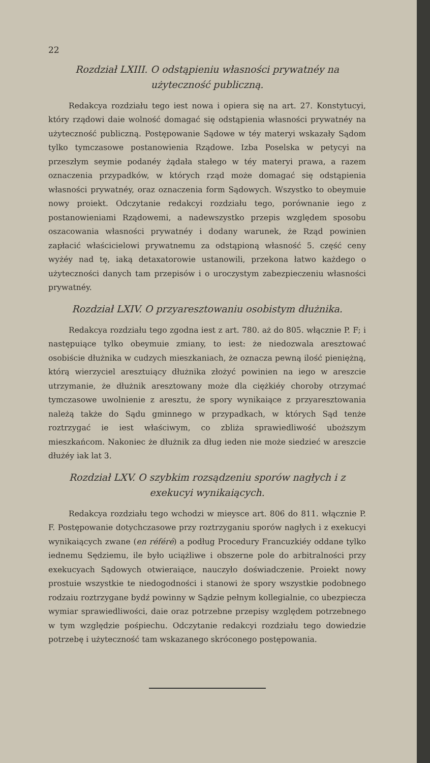22
Rozdział LXIII. O odstąpieniu własności prywatnéy na użyteczność publiczną.
Redakcya rozdziału tego iest nowa i opiera się na art. 27. Konstytucyi, który rządowi daie wolność domagać się odstąpienia własności prywatnéy na użyteczność publiczną. Postępowanie Sądowe w téy materyi wskazały Sądom tylko tymczasowe postanowienia Rządowe. Izba Poselska w petycyi na przeszłym seymie podanéy żądała stałego w téy materyi prawa, a razem oznaczenia przypadków, w których rząd może domagać się odstąpienia własności prywatnéy, oraz oznaczenia form Sądowych. Wszystko to obeymuie nowy proiekt. Odczytanie redakcyi rozdziału tego, porównanie iego z postanowieniami Rządowemi, a nadewszystko przepis względem sposobu oszacowania własności prywatnéy i dodany warunek, że Rząd powinien zapłacić właścicielowi prywatnemu za odstąpioną własność 5. część ceny wyżéy nad tę, iaką detaxatorowie ustanowili, przekona łatwo każdego o użyteczności danych tam przepisów i o uroczystym zabezpieczeniu własności prywatnéy.
Rozdział LXIV. O przyaresztowaniu osobistym dłużnika.
Redakcya rozdziału tego zgodna iest z art. 780. aż do 805. włącznie P. F; i następuiące tylko obeymuie zmiany, to iest: że niedozwala aresztować osobiście dłużnika w cudzych mieszkaniach, że oznacza pewną ilość pieniężną, którą wierzyciel aresztuiący dłużnika złożyć powinien na iego w areszcie utrzymanie, że dłużnik aresztowany może dla ciężkiéy choroby otrzymać tymczasowe uwolnienie z aresztu, że spory wynikaiące z przyaresztowania należą także do Sądu gminnego w przypadkach, w których Sąd tenże roztrzygać ie iest właściwym, co zbliża sprawiedliwość uboższym mieszkańcom. Nakoniec że dłużnik za dług ieden nie może siedzieć w areszcie dłużéy iak lat 3.
Rozdział LXV. O szybkim rozsądzeniu sporów nagłych i z exekucyi wynikaiących.
Redakcya rozdziału tego wchodzi w mieysce art. 806 do 811. włącznie P. F. Postępowanie dotychczasowe przy roztrzyganiu sporów nagłych i z exekucyi wynikaiących zwane (en référé) a podług Procedury Francuzkiéy oddane tylko iednemu Sędziemu, ile było uciążliwe i obszerne pole do arbitralności przy exekucyach Sądowych otwieraiące, nauczyło doświadczenie. Proiekt nowy prostuie wszystkie te niedogodności i stanowi że spory wszystkie podobnego rodzaiu roztrzygane bydź powinny w Sądzie pełnym kollegialnie, co ubezpiecza wymiar sprawiedliwości, daie oraz potrzebne przepisy względem potrzebnego w tym względzie pośpiechu. Odczytanie redakcyi rozdziału tego dowiedzie potrzebę i użyteczność tam wskazanego skróconego postępowania.